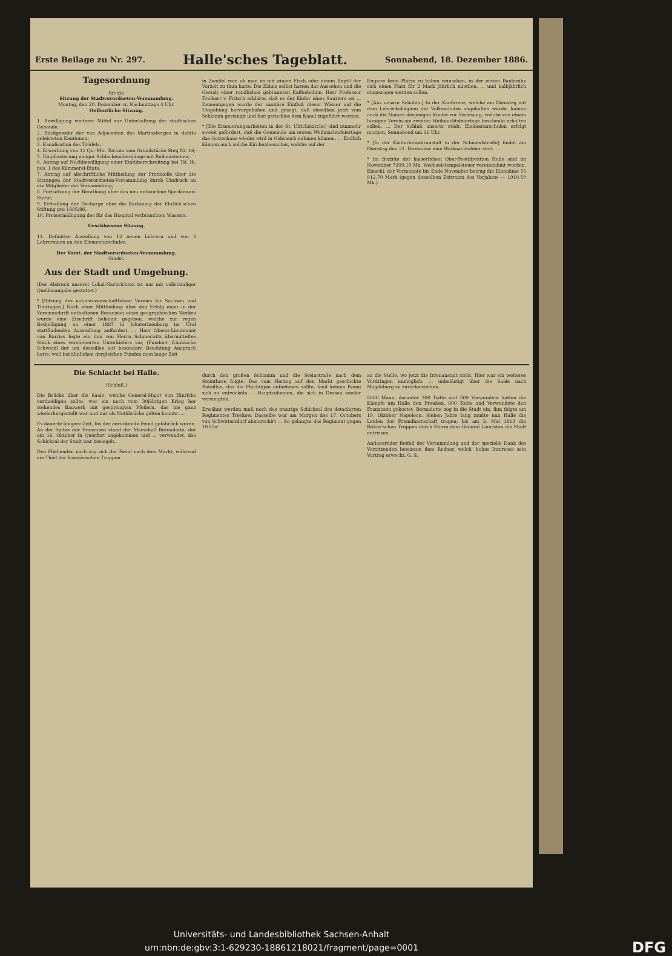Erste Beilage zu Nr. 297. Halle'sches Tageblatt. Sonnabend, 18. Dezember 1886.
Tagesordnung
für die
Sitzung der Stadtverordneten-Versammlung.
Montag, den 20. Dezember cr. Nachmittags 4 Uhr.
Oeffentliche Sitzung.
1. Bewilligung weiterer Mittel zur Unterhaltung der städtischen Gebäude;
2. Rückgewähr der von Adjacenten des Martinsberges in debito geleisteten Kautionen;
3. Kanalisation des Trödels;
4. Erwerbung von 11 Qu.-Mtr. Terrain vom Grundstücke Steg Nr. 16;
5. Umpflasterung einiger Schlackenübergänge mit Reihensteinen;
6. Antrag auf Nachbewilligung einer Etatüberschreitung bei Tit. Ib, pos. 1 des Kämmerei-Etats;
7. Antrag auf abschriftliche Mittheilung der Protokolle über die Sitzungen der Stadtverordneten-Versammlung durch Umdruck an die Mitglieder der Versammlung;
8. Fortsetzung der Berathung über das neu entworfene Sparkassen-Statut;
9. Ertheilung der Decharge über die Rechnung der Ehrlich'schen Stiftung pro 1885/86;
10. Preisermäßigung des für das Hospital verbrauchten Wassers.
Geschlossene Sitzung.
11. Definitive Anstellung von 12 neuen Lehrern und von 3 Lehrerinnen an den Elementarschulen.
Der Vorst. der Stadtverordneten-Versammlung.
Gneist.
Aus der Stadt und Umgebung.
(Der Abdruck unserer Lokal-Nachrichten ist nur mit vollständiger Quellenangabe gestattet.)
* [Sitzung des naturwissenschaftlichen Vereins für Sachsen und Thüringen.] Nach einer Mittheilung über den Erfolg einer in der Vereinsschrift enthaltenen Recension eines geographischen Werkes wurde eine Zuschrift bekannt gegeben, welche zur regen Betheiligung an einer 1887 in Jekaterinenburg im Ural stattfindenden Ausstellung auffordert. ... Herr Oberst-Lieutenant von Borries legte ein ihm von Herrn Schmerwitz übermitteltes Stück eines versteinerten Unterkiefers vor, (Fundort: fränkische Schweiz) der um deswillen auf besondere Beachtung Anspruch hatte, weil bei ähnlichen dergleichen Funden man lange Zeit
in Zweifel war, ob man es mit einem Fisch oder einem Reptil der Vorzeit zu thun hatte. Die Zähne selbst hatten das Aussehen und die Gestalt einer rundlichen gebrannten Kaffeebohne. Herr Professor Freiherr v. Fritsch erklärte, daß es der Kiefer eines Sauriers sei ... Dementgegen wurde der sanitäre Einfluß dieser Wässer auf die Umgebung hervorgehoben und gesagt, daß dieselben jetzt vom Schlamm gereinigt und fast geruchlos dem Kanal zugeführt werden.
* [Die Erneuerungsarbeiten in der St. Ulrichskirche] sind nunmehr soweit gefördert, daß die Gemeinde am ersten Weihnachtsfeiertage das Gotteshaus wieder wird in Gebrauch nehmen können. ... Endlich können auch solche Kirchenbesucher, welche auf der
Empore feste Plätze zu haben wünschen, in der ersten Bankreihe sich einen Platz für 2 Mark jährlich miethen. ... und halbjährlich eingezogen werden sollen.
* [Aus unsern Schulen.] In der Konferenz, welche am Dienstag mit dem Lehrerkollegium der Volksschulen abgehalten wurde, kamen auch die Namen derjenigen Kinder zur Verlesung, welche von einem hiesigen Verein am zweiten Weihnachtsfeiertage beschenkt erhalten sollen. ... Der Schluß unserer städt. Elementarschulen erfolgt morgen, Sonnabend um 11 Uhr.
* [In der Kinderbewahranstalt in der Schmiedstraße] findet am Dienstag den 21. Dezember eine Weihnachtsfeier statt. ...
* Im Bezirke der kaiserlichen Ober-Postdirektion Halle sind im November 7209,10 Mk. Wechselstempelsteuer vereinnahmt worden. Einschl. der Vormonate bis Ende November betrug die Einnahme 55 912,70 Mark (gegen denselben Zeitraum des Vorjahres — 1910,50 Mk.).
Die Schlacht bei Halle.
(Schluß.)
Die Brücke über die Saale, welche General-Major von Hinrichs vertheidigen sollte, war ein noch vom 30jährigen Krieg her stehendes Bauwerk mit gesprengten Pfeilern, das nie ganz wiederhergestellt war und nur als Nothbrücke gelten konnte. ...
Es dauerte längere Zeit, bis der anrückende Feind gefährlich wurde. An der Spitze der Franzosen stand der Marschall Bernadotte, der am 16. Oktober in Querfurt angekommen und ... verwundet, das Schicksal der Stadt war besiegelt.
Den Fliehenden nach zog sich der Feind nach dem Markt, während ein Theil der französischen Truppen
durch den großen Schlamm und die Steinstraße nach dem Steinthore folgte. Das vom Herzog auf den Markt geschickte Bataillon, das die Flüchtigen aufnehmen sollte, fand keinen Raum sich zu entwickeln ... Hauptcolonnen, die sich in Dessau wieder vereinigten.
Erwähnt werden muß noch das traurige Schicksal des detachirten Regimentes Treskow. Dasselbe war am Morgen des 17. Octobers von Schwittersdorf abmarschirt ... So gelangte das Regiment gegen 10 Uhr
an die Stelle, wo jetzt die Irrenanstalt steht. Hier war ein weiteres Vordringen unmöglich. ... unbelästigt über die Saale nach Magdeburg zu zurückzuziehen.
5000 Mann, darunter 300 Todte und 500 Verwundete hatten die Kämpfe um Halle den Preußen, 800 Todte und Verwundete den Franzosen gekostet. Bernadotte zog in die Stadt ein, ihm folgte am 19. Oktober Napoleon. Sieben Jahre lang mußte nun Halle die Leiden der Fremdherrschaft tragen; bis am 2. Mai 1813 die Bülow'schen Truppen durch Sturm dem General Lauriston die Stadt entrissen.
Andauernder Beifall der Versammlung und der spezielle Dank des Vorsitzenden bewiesen dem Redner, welch' hohes Interesse sein Vortrag erweckt. G. S.
Universitäts- und Landesbibliothek Sachsen-Anhalt
urn:nbn:de:gbv:3:1-629230-18861218021/fragment/page=0001 DFG